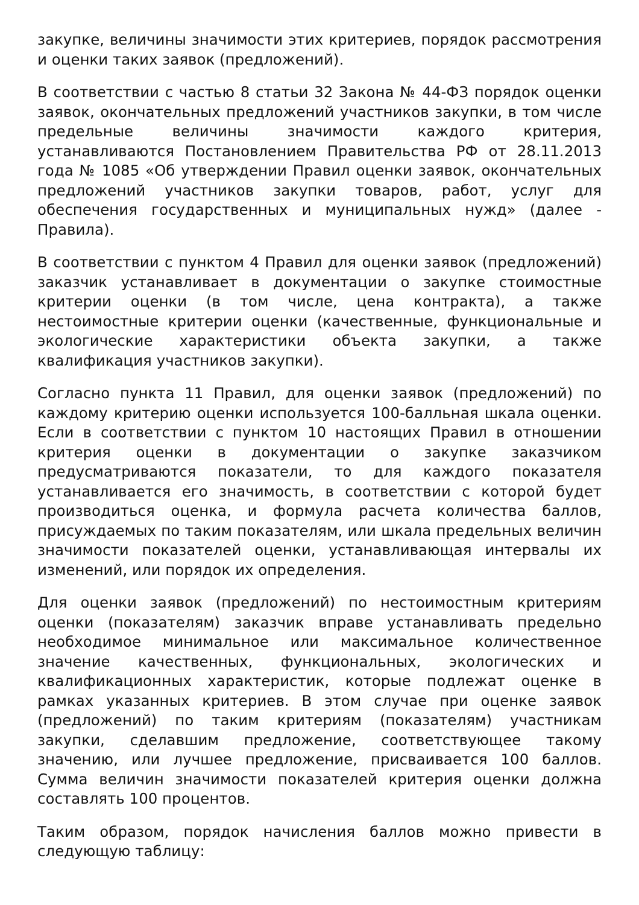закупке, величины значимости этих критериев, порядок рассмотрения и оценки таких заявок (предложений).
В соответствии с частью 8 статьи 32 Закона № 44-ФЗ порядок оценки заявок, окончательных предложений участников закупки, в том числе предельные величины значимости каждого критерия, устанавливаются Постановлением Правительства РФ от 28.11.2013 года № 1085 «Об утверждении Правил оценки заявок, окончательных предложений участников закупки товаров, работ, услуг для обеспечения государственных и муниципальных нужд» (далее - Правила).
В соответствии с пунктом 4 Правил для оценки заявок (предложений) заказчик устанавливает в документации о закупке стоимостные критерии оценки (в том числе, цена контракта), а также нестоимостные критерии оценки (качественные, функциональные и экологические характеристики объекта закупки, а также квалификация участников закупки).
Согласно пункта 11 Правил, для оценки заявок (предложений) по каждому критерию оценки используется 100-балльная шкала оценки. Если в соответствии с пунктом 10 настоящих Правил в отношении критерия оценки в документации о закупке заказчиком предусматриваются показатели, то для каждого показателя устанавливается его значимость, в соответствии с которой будет производиться оценка, и формула расчета количества баллов, присуждаемых по таким показателям, или шкала предельных величин значимости показателей оценки, устанавливающая интервалы их изменений, или порядок их определения.
Для оценки заявок (предложений) по нестоимостным критериям оценки (показателям) заказчик вправе устанавливать предельно необходимое минимальное или максимальное количественное значение качественных, функциональных, экологических и квалификационных характеристик, которые подлежат оценке в рамках указанных критериев. В этом случае при оценке заявок (предложений) по таким критериям (показателям) участникам закупки, сделавшим предложение, соответствующее такому значению, или лучшее предложение, присваивается 100 баллов. Сумма величин значимости показателей критерия оценки должна составлять 100 процентов.
Таким образом, порядок начисления баллов можно привести в следующую таблицу: